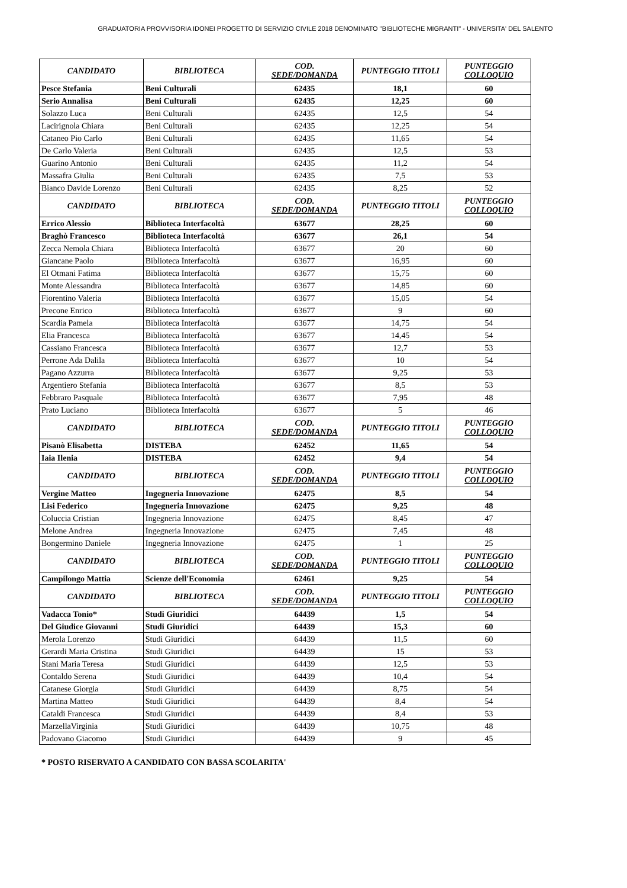GRADUATORIA PROVVISORIA IDONEI PROGETTO DI SERVIZIO CIVILE 2018 DENOMINATO "BIBLIOTECHE MIGRANTI" - UNIVERSITA' DEL SALENTO
| CANDIDATO | BIBLIOTECA | COD. SEDE/DOMANDA | PUNTEGGIO TITOLI | PUNTEGGIO COLLOQUIO |
| --- | --- | --- | --- | --- |
| Pesce Stefania | Beni Culturali | 62435 | 18,1 | 60 |
| Serio Annalisa | Beni Culturali | 62435 | 12,25 | 60 |
| Solazzo Luca | Beni Culturali | 62435 | 12,5 | 54 |
| Lacirignola Chiara | Beni Culturali | 62435 | 12,25 | 54 |
| Cataneo Pio Carlo | Beni Culturali | 62435 | 11,65 | 54 |
| De Carlo Valeria | Beni Culturali | 62435 | 12,5 | 53 |
| Guarino Antonio | Beni Culturali | 62435 | 11,2 | 54 |
| Massafra Giulia | Beni Culturali | 62435 | 7,5 | 53 |
| Bianco Davide Lorenzo | Beni Culturali | 62435 | 8,25 | 52 |
| CANDIDATO | BIBLIOTECA | COD. SEDE/DOMANDA | PUNTEGGIO TITOLI | PUNTEGGIO COLLOQUIO |
| Errico Alessio | Biblioteca Interfacoltà | 63677 | 28,25 | 60 |
| Braghò Francesco | Biblioteca Interfacoltà | 63677 | 26,1 | 54 |
| Zecca Nemola Chiara | Biblioteca Interfacoltà | 63677 | 20 | 60 |
| Giancane Paolo | Biblioteca Interfacoltà | 63677 | 16,95 | 60 |
| El Otmani Fatima | Biblioteca Interfacoltà | 63677 | 15,75 | 60 |
| Monte Alessandra | Biblioteca Interfacoltà | 63677 | 14,85 | 60 |
| Fiorentino Valeria | Biblioteca Interfacoltà | 63677 | 15,05 | 54 |
| Precone Enrico | Biblioteca Interfacoltà | 63677 | 9 | 60 |
| Scardia Pamela | Biblioteca Interfacoltà | 63677 | 14,75 | 54 |
| Elia Francesca | Biblioteca Interfacoltà | 63677 | 14,45 | 54 |
| Cassiano Francesca | Biblioteca Interfacoltà | 63677 | 12,7 | 53 |
| Perrone Ada Dalila | Biblioteca Interfacoltà | 63677 | 10 | 54 |
| Pagano Azzurra | Biblioteca Interfacoltà | 63677 | 9,25 | 53 |
| Argentiero Stefania | Biblioteca Interfacoltà | 63677 | 8,5 | 53 |
| Febbraro Pasquale | Biblioteca Interfacoltà | 63677 | 7,95 | 48 |
| Prato Luciano | Biblioteca Interfacoltà | 63677 | 5 | 46 |
| CANDIDATO | BIBLIOTECA | COD. SEDE/DOMANDA | PUNTEGGIO TITOLI | PUNTEGGIO COLLOQUIO |
| Pisanò Elisabetta | DISTEBA | 62452 | 11,65 | 54 |
| Iaia Ilenia | DISTEBA | 62452 | 9,4 | 54 |
| CANDIDATO | BIBLIOTECA | COD. SEDE/DOMANDA | PUNTEGGIO TITOLI | PUNTEGGIO COLLOQUIO |
| Vergine Matteo | Ingegneria Innovazione | 62475 | 8,5 | 54 |
| Lisi Federico | Ingegneria Innovazione | 62475 | 9,25 | 48 |
| Coluccia Cristian | Ingegneria Innovazione | 62475 | 8,45 | 47 |
| Melone Andrea | Ingegneria Innovazione | 62475 | 7,45 | 48 |
| Bongermino Daniele | Ingegneria Innovazione | 62475 | 1 | 25 |
| CANDIDATO | BIBLIOTECA | COD. SEDE/DOMANDA | PUNTEGGIO TITOLI | PUNTEGGIO COLLOQUIO |
| Campilongo Mattia | Scienze dell'Economia | 62461 | 9,25 | 54 |
| CANDIDATO | BIBLIOTECA | COD. SEDE/DOMANDA | PUNTEGGIO TITOLI | PUNTEGGIO COLLOQUIO |
| Vadacca Tonio* | Studi Giuridici | 64439 | 1,5 | 54 |
| Del Giudice Giovanni | Studi Giuridici | 64439 | 15,3 | 60 |
| Merola Lorenzo | Studi Giuridici | 64439 | 11,5 | 60 |
| Gerardi Maria Cristina | Studi Giuridici | 64439 | 15 | 53 |
| Stani Maria Teresa | Studi Giuridici | 64439 | 12,5 | 53 |
| Contaldo Serena | Studi Giuridici | 64439 | 10,4 | 54 |
| Catanese Giorgia | Studi Giuridici | 64439 | 8,75 | 54 |
| Martina Matteo | Studi Giuridici | 64439 | 8,4 | 54 |
| Cataldi Francesca | Studi Giuridici | 64439 | 8,4 | 53 |
| MarzellaVirginia | Studi Giuridici | 64439 | 10,75 | 48 |
| Padovano Giacomo | Studi Giuridici | 64439 | 9 | 45 |
* POSTO RISERVATO A CANDIDATO CON BASSA SCOLARITA'